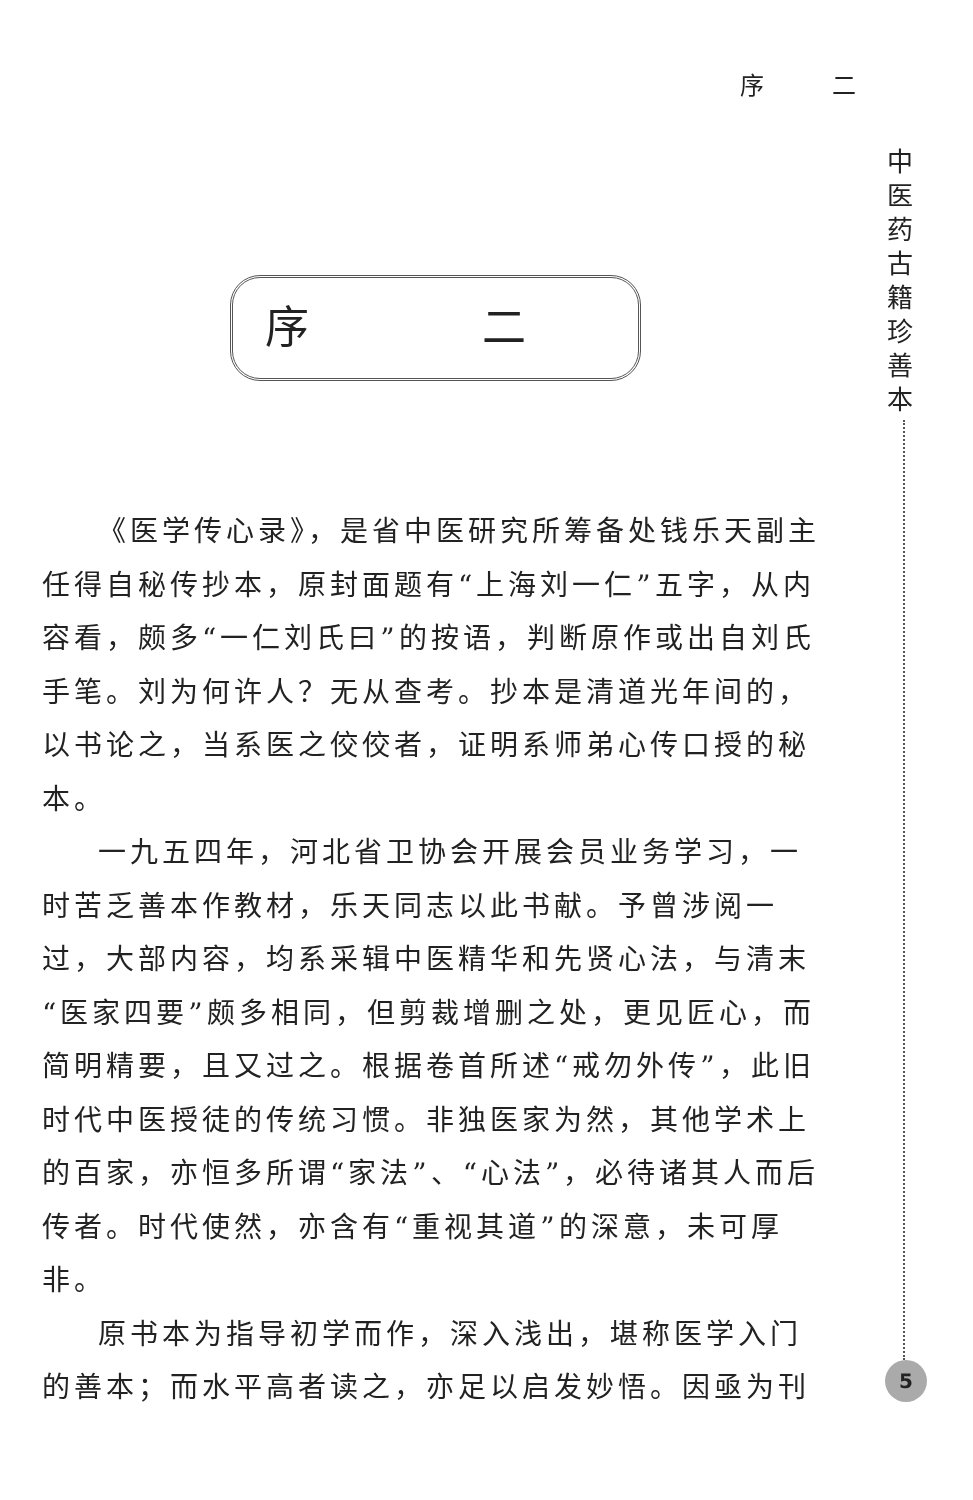序 二
中
医
药
古
籍
珍
善
本
序 二
《医学传心录》，是省中医研究所筹备处钱乐天副主任得自秘传抄本，原封面题有“上海刘一仁”五字，从内容看，颇多“一仁刘氏曰”的按语，判断原作或出自刘氏手笔。刘为何许人？无从查考。抄本是清道光年间的，以书论之，当系医之佼佼者，证明系师弟心传口授的秘本。
一九五四年，河北省卫协会开展会员业务学习，一时苦乏善本作教材，乐天同志以此书献。予曾涉阅一过，大部内容，均系采辑中医精华和先贤心法，与清末“医家四要”颇多相同，但剪裁增删之处，更见匠心，而简明精要，且又过之。根据卷首所述“戒勿外传”，此旧时代中医授徒的传统习惯。非独医家为然，其他学术上的百家，亦恒多所谓“家法”、“心法”，必待诸其人而后传者。时代使然，亦含有“重视其道”的深意，未可厚非。
原书本为指导初学而作，深入浅出，堪称医学入门的善本；而水平高者读之，亦足以启发妙悟。因亟为刊
5